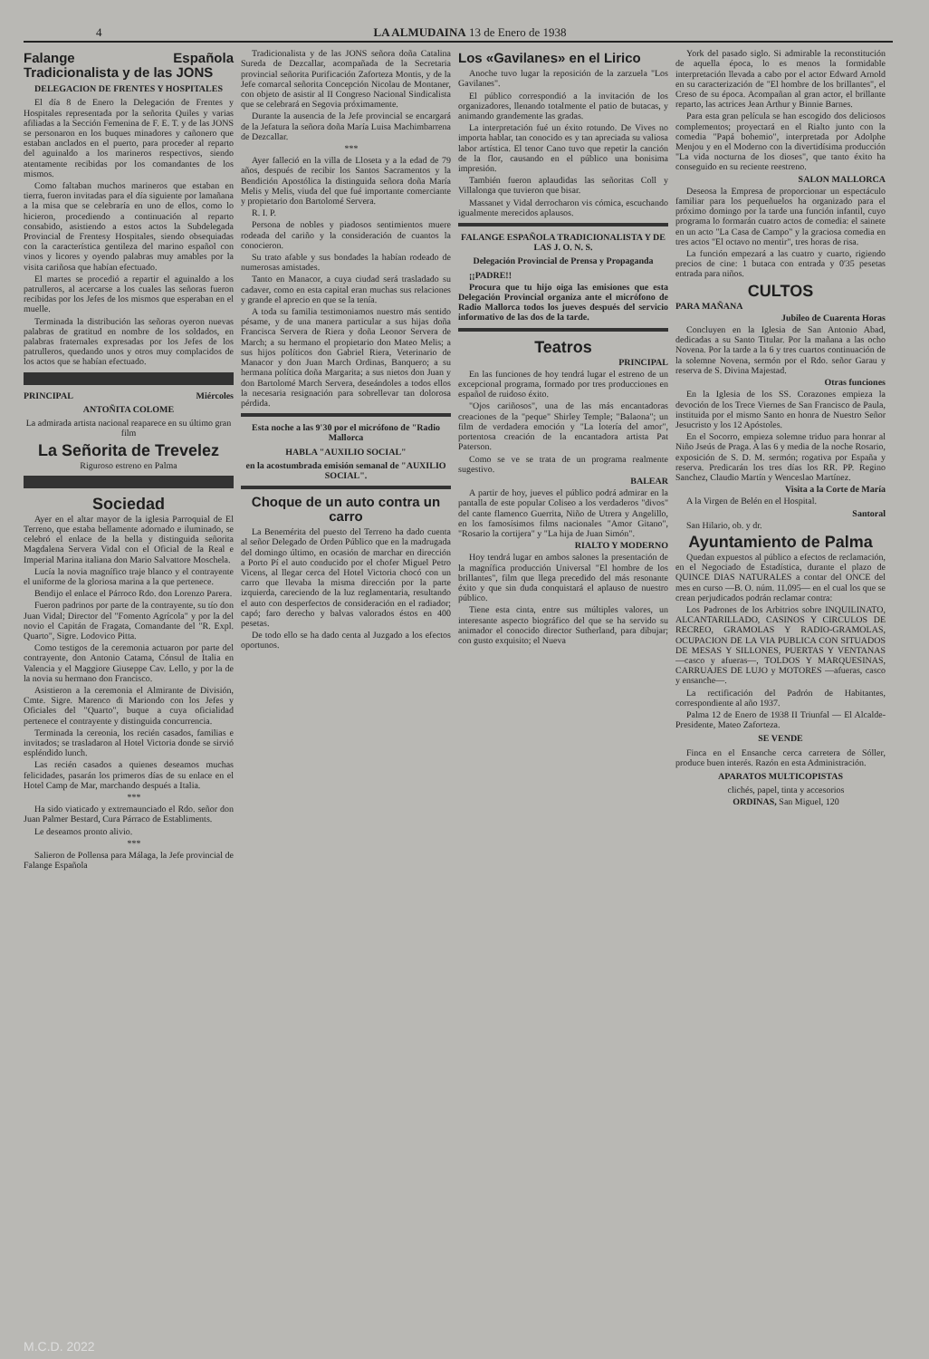4 LA ALMUDAINA 13 de Enero de 1938
Falange Española Tradicionalista y de las JONS
DELEGACION DE FRENTES Y HOSPITALES
El día 8 de Enero la Delegación de Frentes y Hospitales representada por la señorita Quiles y varias afiliadas a la Sección Femenina de F. E. T. y de las JONS se personaron en los buques minadores y cañonero que estaban anclados en el puerto, para proceder al reparto del aguinaldo a los marineros respectivos, siendo atentamente recibidas por los comandantes de los mismos.
Como faltaban muchos marineros que estaban en tierra, fueron invitadas para el día siguiente por lamañana a la misa que se celebraría en uno de ellos, como lo hicieron, procediendo a continuación al reparto consabido, asistiendo a estos actos la Subdelegada Provincial de Frentesy Hospitales, siendo obsequiadas con la característica gentileza del marino español con vinos y licores y oyendo palabras muy amables por la visita cariñosa que habían efectuado.
El martes se procedió a repartir el aguinaldo a los patrulleros, al acercarse a los cuales las señoras fueron recibidas por los Jefes de los mismos que esperaban en el muelle.
Terminada la distribución las señoras oyeron nuevas palabras de gratitud en nombre de los soldados, en palabras fraternales expresadas por los Jefes de los patrulleros, quedando unos y otros muy complacidos de los actos que se habían efectuado.
PRINCIPAL Miércoles
ANTOÑITA COLOME
La admirada artista nacional reaparece en su último gran film
La Señorita de Trevelez
Riguroso estreno en Palma
Sociedad
Ayer en el altar mayor de la iglesia Parroquial de El Terreno, que estaba bellamente adornado e iluminado, se celebró el enlace de la bella y distinguida señorita Magdalena Servera Vidal con el Oficial de la Real e Imperial Marina italiana don Mario Salvattore Moschela.
Lucía la novia magnífico traje blanco y el contrayente el uniforme de la gloriosa marina a la que pertenece.
Bendijo el enlace el Párroco Rdo. don Lorenzo Parera.
Fueron padrinos por parte de la contrayente, su tío don Juan Vidal; Director del "Fomento Agrícola" y por la del novio el Capitán de Fragata, Comandante del "R. Expl. Quarto", Sigre. Lodovico Pitta.
Como testigos de la ceremonia actuaron por parte del contrayente, don Antonio Catama, Cónsul de Italia en Valencia y el Maggiore Giuseppe Cav. Lello, y por la de la novia su hermano don Francisco.
Asistieron a la ceremonia el Almirante de División, Cmte. Sigre. Marenco di Mariondo con los Jefes y Oficiales del "Quarto", buque a cuya oficialidad pertenece el contrayente y distinguida concurrencia.
Terminada la cereonia, los recién casados, familias e invitados; se trasladaron al Hotel Victoria donde se sirvió espléndido lunch.
Las recién casados a quienes deseamos muchas felicidades, pasarán los primeros días de su enlace en el Hotel Camp de Mar, marchando después a Italia.
***
Ha sido viaticado y extremaunciado el Rdo. señor don Juan Palmer Bestard, Cura Párraco de Establiments.
Le deseamos pronto alivio.
***
Salieron de Pollensa para Málaga, la Jefe provincial de Falange Española
Tradicionalista y de las JONS señora doña Catalina Sureda de Dezcallar, acompañada de la Secretaria provincial señorita Purificación Zaforteza Montis, y de la Jefe comarcal señorita Concepción Nicolau de Montaner, con objeto de asistir al II Congreso Nacional Sindicalista que se celebrará en Segovia próximamente.
Durante la ausencia de la Jefe provincial se encargará de la Jefatura la señora doña María Luisa Machimbarrena de Dezcallar.
***
Ayer falleció en la villa de Lloseta y a la edad de 79 años, después de recibir los Santos Sacramentos y la Bendición Apostólica la distinguida señora doña María Melis y Melis, viuda del que fué importante comerciante y propietario don Bartolomé Servera.
R. I. P.
Persona de nobles y piadosos sentimientos muere rodeada del cariño y la consideración de cuantos la conocieron.
Su trato afable y sus bondades la habían rodeado de numerosas amistades.
Tanto en Manacor, a cuya ciudad será trasladado su cadaver, como en esta capital eran muchas sus relaciones y grande el aprecio en que se la tenía.
A toda su familia testimoniamos nuestro más sentido pésame, y de una manera particular a sus hijas doña Francisca Servera de Riera y doña Leonor Servera de March; a su hermano el propietario don Mateo Melis; a sus hijos políticos don Gabriel Riera, Veterinario de Manacor y don Juan March Ordinas, Banquero; a su hermana política doña Margarita; a sus nietos don Juan y don Bartolomé March Servera, deseándoles a todos ellos la necesaria resignación para sobrellevar tan dolorosa pérdida.
Esta noche a las 9'30 por el micrófono de "Radio Mallorca
HABLA "AUXILIO SOCIAL"
en la acostumbrada emisión semanal de "AUXILIO SOCIAL".
Choque de un auto contra un carro
La Benemérita del puesto del Terreno ha dado cuenta al señor Delegado de Orden Público que en la madrugada del domingo último, en ocasión de marchar en dirección a Porto Pí el auto conducido por el chofer Miguel Petro Vicens, al llegar cerca del Hotel Victoria chocó con un carro que llevaba la misma dirección por la parte izquierda, careciendo de la luz reglamentaria, resultando el auto con desperfectos de consideración en el radiador; capó; faro derecho y balvas valorados éstos en 400 pesetas.
De todo ello se ha dado centa al Juzgado a los efectos oportunos.
Los «Gavilanes» en el Lirico
Anoche tuvo lugar la reposición de la zarzuela "Los Gavilanes".
El público correspondió a la invitación de los organizadores, llenando totalmente el patio de butacas, y animando grandemente las gradas.
La interpretación fué un éxito rotundo. De Vives no importa hablar, tan conocido es y tan apreciada su valiosa labor artística. El tenor Cano tuvo que repetir la canción de la flor, causando en el público una bonisima impresión.
También fueron aplaudidas las señoritas Coll y Villalonga que tuvieron que bisar.
Massanet y Vidal derrocharon vis cómica, escuchando igualmente merecidos aplausos.
FALANGE ESPAÑOLA TRADICIONALISTA Y DE LAS J. O. N. S.
Delegación Provincial de Prensa y Propaganda
¡¡PADRE!!
Procura que tu hijo oiga las emisiones que esta Delegación Provincial organiza ante el micrófono de Radio Mallorca todos los jueves después del servicio informativo de las dos de la tarde.
Teatros
PRINCIPAL
En las funciones de hoy tendrá lugar el estreno de un excepcional programa, formado por tres producciones en español de ruidoso éxito.
"Ojos cariñosos", una de las más encantadoras creaciones de la "peque" Shirley Temple; "Balaona"; un film de verdadera emoción y "La lotería del amor", portentosa creación de la encantadora artista Pat Paterson.
Como se ve se trata de un programa realmente sugestivo.
BALEAR
A partir de hoy, jueves el público podrá admirar en la pantalla de este popular Coliseo a los verdaderos "divos" del cante flamenco Guerrita, Niño de Utrera y Angelillo, en los famosísimos films nacionales "Amor Gitano", "Rosario la cortijera" y "La hija de Juan Simón".
RIALTO Y MODERNO
Hoy tendrá lugar en ambos salones la presentación de la magnífica producción Universal "El hombre de los brillantes", film que llega precedido del más resonante éxito y que sin duda conquistará el aplauso de nuestro público.
Tiene esta cinta, entre sus múltiples valores, un interesante aspecto biográfico del que se ha servido su animador el conocido director Sutherland, para dibujar; con gusto exquisito; el Nueva
York del pasado siglo. Si admirable la reconstitución de aquella época, lo es menos la formidable interpretación llevada a cabo por el actor Edward Arnold en su caracterización de "El hombre de los brillantes", el Creso de su época. Acompañan al gran actor, el brillante reparto, las actrices Jean Arthur y Binnie Barnes.
Para esta gran película se han escogido dos deliciosos complementos; proyectará en el Rialto junto con la comedia "Papá bohemio", interpretada por Adolphe Menjou y en el Moderno con la divertidísima producción "La vida nocturna de los dioses", que tanto éxito ha conseguido en su reciente reestreno.
SALON MALLORCA
Deseosa la Empresa de proporcionar un espectáculo familiar para los pequeñuelos ha organizado para el próximo domingo por la tarde una función infantil, cuyo programa lo formarán cuatro actos de comedia: el sainete en un acto "La Casa de Campo" y la graciosa comedia en tres actos "El octavo no mentir", tres horas de risa.
La función empezará a las cuatro y cuarto, rigiendo precios de cine: 1 butaca con entrada y 0'35 pesetas entrada para niños.
CULTOS
PARA MAÑANA
Jubileo de Cuarenta Horas
Concluyen en la Iglesia de San Antonio Abad, dedicadas a su Santo Titular. Por la mañana a las ocho Novena. Por la tarde a la 6 y tres cuartos continuación de la solemne Novena, sermón por el Rdo. señor Garau y reserva de S. Divina Majestad.
Otras funciones
En la Iglesia de los SS. Corazones empieza la devoción de los Trece Viernes de San Francisco de Paula, instituida por el mismo Santo en honra de Nuestro Señor Jesucristo y los 12 Apóstoles.
En el Socorro, empieza solemne triduo para honrar al Niño Jseús de Praga. A las 6 y media de la noche Rosario, exposición de S. D. M. sermón; rogativa por España y reserva. Predicarán los tres días los RR. PP. Regino Sanchez, Claudio Martín y Wenceslao Martínez.
Visita a la Corte de María
A la Virgen de Belén en el Hospital.
Santoral
San Hilario, ob. y dr.
Ayuntamiento de Palma
Quedan expuestos al público a efectos de reclamación, en el Negociado de Estadística, durante el plazo de QUINCE DIAS NATURALES a contar del ONCE del mes en curso —B. O. núm. 11.095— en el cual los que se crean perjudicados podrán reclamar contra:
Los Padrones de los Arbitrios sobre INQUILINATO, ALCANTARILLADO, CASINOS Y CIRCULOS DE RECREO, GRAMOLAS Y RADIO-GRAMOLAS, OCUPACION DE LA VIA PUBLICA CON SITUADOS DE MESAS Y SILLONES, PUERTAS Y VENTANAS —casco y afueras—, TOLDOS Y MARQUESINAS, CARRUAJES DE LUJO y MOTORES —afueras, casco y ensanche—.
La rectificación del Padrón de Habitantes, correspondiente al año 1937.
Palma 12 de Enero de 1938 II Triunfal — El Alcalde-Presidente, Mateo Zaforteza.
SE VENDE
Finca en el Ensanche cerca carretera de Sóller, produce buen interés. Razón en esta Administración.
APARATOS MULTICOPISTAS
clichés, papel, tinta y accesorios
ORDINAS, San Miguel, 120
M.C.D. 2022